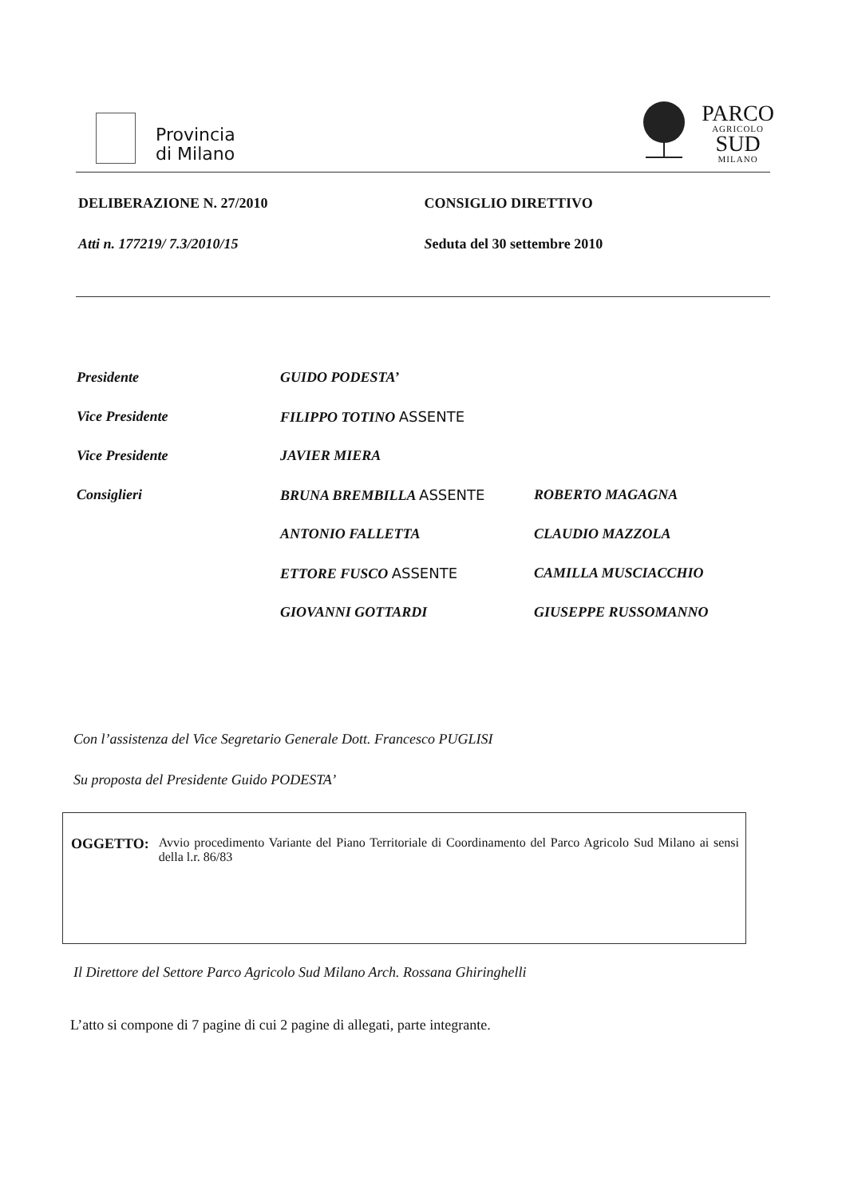Provincia
di Milano
PARCO
AGRICOLO
SUD
MILANO
DELIBERAZIONE N. 27/2010 CONSIGLIO DIRETTIVO
Atti n. 177219/ 7.3/2010/15 Seduta del 30 settembre 2010
Presidente GUIDO PODESTA’
Vice Presidente FILIPPO TOTINO ASSENTE
Vice Presidente JAVIER MIERA
Consiglieri BRUNA BREMBILLA ASSENTE ROBERTO MAGAGNA
ANTONIO FALLETTA CLAUDIO MAZZOLA
ETTORE FUSCO ASSENTE CAMILLA MUSCIACCHIO
GIOVANNI GOTTARDI GIUSEPPE RUSSOMANNO
Con l’assistenza del Vice Segretario Generale Dott. Francesco PUGLISI
Su proposta del Presidente Guido PODESTA’
OGGETTO: Avvio procedimento Variante del Piano Territoriale di Coordinamento del Parco Agricolo Sud Milano ai sensi della l.r. 86/83
Il Direttore del Settore Parco Agricolo Sud Milano Arch. Rossana Ghiringhelli
L’atto si compone di 7 pagine di cui 2 pagine di allegati, parte integrante.